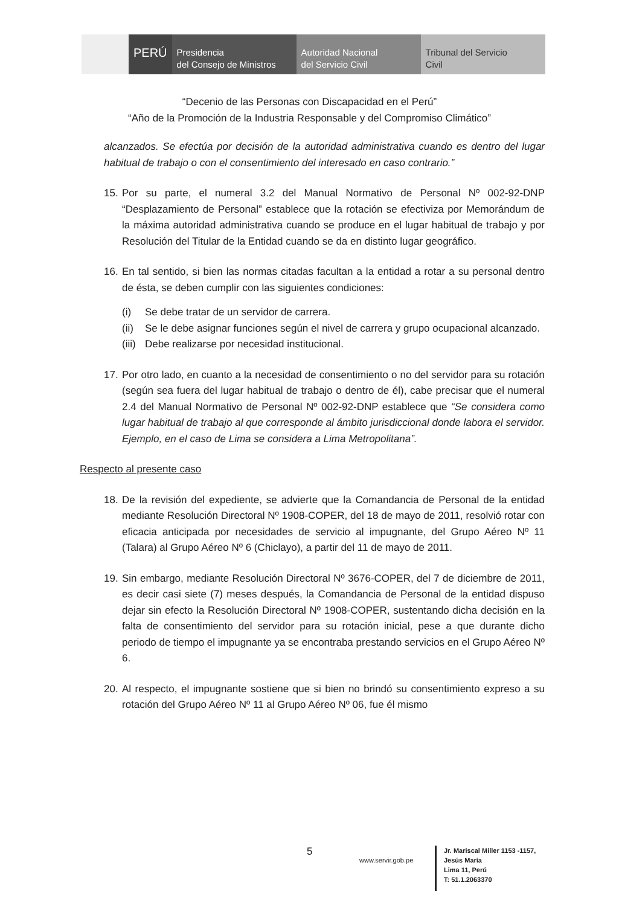PERÚ Presidencia
del Consejo de Ministros
Autoridad Nacional
del Servicio Civil
Tribunal del Servicio
Civil
“Decenio de las Personas con Discapacidad en el Perú”
“Año de la Promoción de la Industria Responsable y del Compromiso Climático”
alcanzados. Se efectúa por decisión de la autoridad administrativa cuando es dentro del lugar habitual de trabajo o con el consentimiento del interesado en caso contrario.”
15.
Por su parte, el numeral 3.2 del Manual Normativo de Personal Nº 002-92-DNP “Desplazamiento de Personal” establece que la rotación se efectiviza por Memorándum de la máxima autoridad administrativa cuando se produce en el lugar habitual de trabajo y por Resolución del Titular de la Entidad cuando se da en distinto lugar geográfico.
16.
En tal sentido, si bien las normas citadas facultan a la entidad a rotar a su personal dentro de ésta, se deben cumplir con las siguientes condiciones:
(i) Se debe tratar de un servidor de carrera.
(ii) Se le debe asignar funciones según el nivel de carrera y grupo ocupacional alcanzado.
(iii) Debe realizarse por necesidad institucional.
17.
Por otro lado, en cuanto a la necesidad de consentimiento o no del servidor para su rotación (según sea fuera del lugar habitual de trabajo o dentro de él), cabe precisar que el numeral 2.4 del Manual Normativo de Personal Nº 002-92-DNP establece que “Se considera como lugar habitual de trabajo al que corresponde al ámbito jurisdiccional donde labora el servidor. Ejemplo, en el caso de Lima se considera a Lima Metropolitana”.
Respecto al presente caso
18.
De la revisión del expediente, se advierte que la Comandancia de Personal de la entidad mediante Resolución Directoral Nº 1908-COPER, del 18 de mayo de 2011, resolvió rotar con eficacia anticipada por necesidades de servicio al impugnante, del Grupo Aéreo Nº 11 (Talara) al Grupo Aéreo Nº 6 (Chiclayo), a partir del 11 de mayo de 2011.
19.
Sin embargo, mediante Resolución Directoral Nº 3676-COPER, del 7 de diciembre de 2011, es decir casi siete (7) meses después, la Comandancia de Personal de la entidad dispuso dejar sin efecto la Resolución Directoral Nº 1908-COPER, sustentando dicha decisión en la falta de consentimiento del servidor para su rotación inicial, pese a que durante dicho periodo de tiempo el impugnante ya se encontraba prestando servicios en el Grupo Aéreo Nº 6.
20.
Al respecto, el impugnante sostiene que si bien no brindó su consentimiento expreso a su rotación del Grupo Aéreo Nº 11 al Grupo Aéreo Nº 06, fue él mismo
5
www.servir.gob.pe
Jr. Mariscal Miller 1153 -1157,
Jesús María
Lima 11, Perú
T: 51.1.2063370